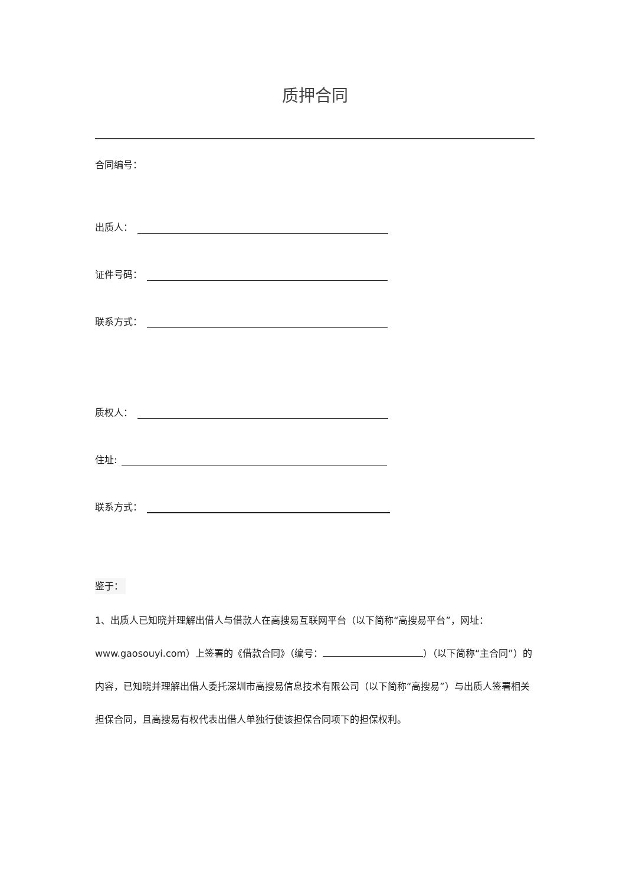质押合同
合同编号：
出质人：
证件号码：
联系方式：
质权人：
住址:
联系方式：
鉴于：
1、出质人已知晓并理解出借人与借款人在高搜易互联网平台（以下简称“高搜易平台”，网址：www.gaosouyi.com）上签署的《借款合同》（编号： ）（以下简称“主合同”）的内容，已知晓并理解出借人委托深圳市高搜易信息技术有限公司（以下简称“高搜易”）与出质人签署相关担保合同，且高搜易有权代表出借人单独行使该担保合同项下的担保权利。